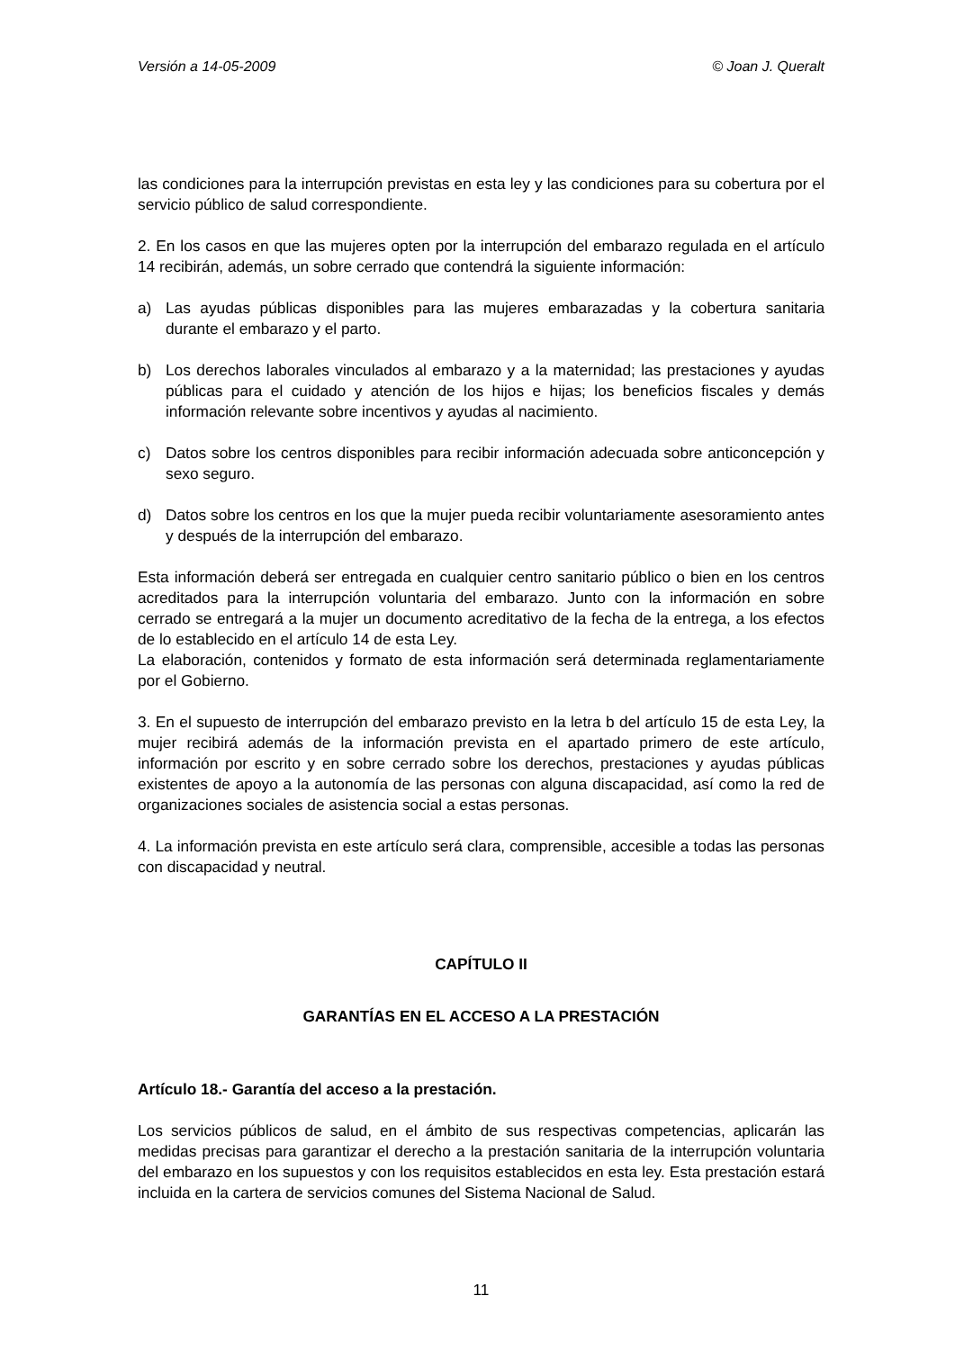Versión a 14-05-2009 © Joan J. Queralt
las condiciones para la interrupción previstas en esta ley y las condiciones para su cobertura por el servicio público de salud correspondiente.
2. En los casos en que las mujeres opten por la interrupción del embarazo regulada en el artículo 14 recibirán, además, un sobre cerrado que contendrá la siguiente información:
a) Las ayudas públicas disponibles para las mujeres embarazadas y la cobertura sanitaria durante el embarazo y el parto.
b) Los derechos laborales vinculados al embarazo y a la maternidad; las prestaciones y ayudas públicas para el cuidado y atención de los hijos e hijas; los beneficios fiscales y demás información relevante sobre incentivos y ayudas al nacimiento.
c) Datos sobre los centros disponibles para recibir información adecuada sobre anticoncepción y sexo seguro.
d) Datos sobre los centros en los que la mujer pueda recibir voluntariamente asesoramiento antes y después de la interrupción del embarazo.
Esta información deberá ser entregada en cualquier centro sanitario público o bien en los centros acreditados para la interrupción voluntaria del embarazo. Junto con la información en sobre cerrado se entregará a la mujer un documento acreditativo de la fecha de la entrega, a los efectos de lo establecido en el artículo 14 de esta Ley.
La elaboración, contenidos y formato de esta información será determinada reglamentariamente por el Gobierno.
3. En el supuesto de interrupción del embarazo previsto en la letra b del artículo 15 de esta Ley, la mujer recibirá además de la información prevista en el apartado primero de este artículo, información por escrito y en sobre cerrado sobre los derechos, prestaciones y ayudas públicas existentes de apoyo a la autonomía de las personas con alguna discapacidad, así como la red de organizaciones sociales de asistencia social a estas personas.
4. La información prevista en este artículo será clara, comprensible, accesible a todas las personas con discapacidad y neutral.
CAPÍTULO II
GARANTÍAS EN EL ACCESO A LA PRESTACIÓN
Artículo 18.- Garantía del acceso a la prestación.
Los servicios públicos de salud, en el ámbito de sus respectivas competencias, aplicarán las medidas precisas para garantizar el derecho a la prestación sanitaria de la interrupción voluntaria del embarazo en los supuestos y con los requisitos establecidos en esta ley. Esta prestación estará incluida en la cartera de servicios comunes del Sistema Nacional de Salud.
11